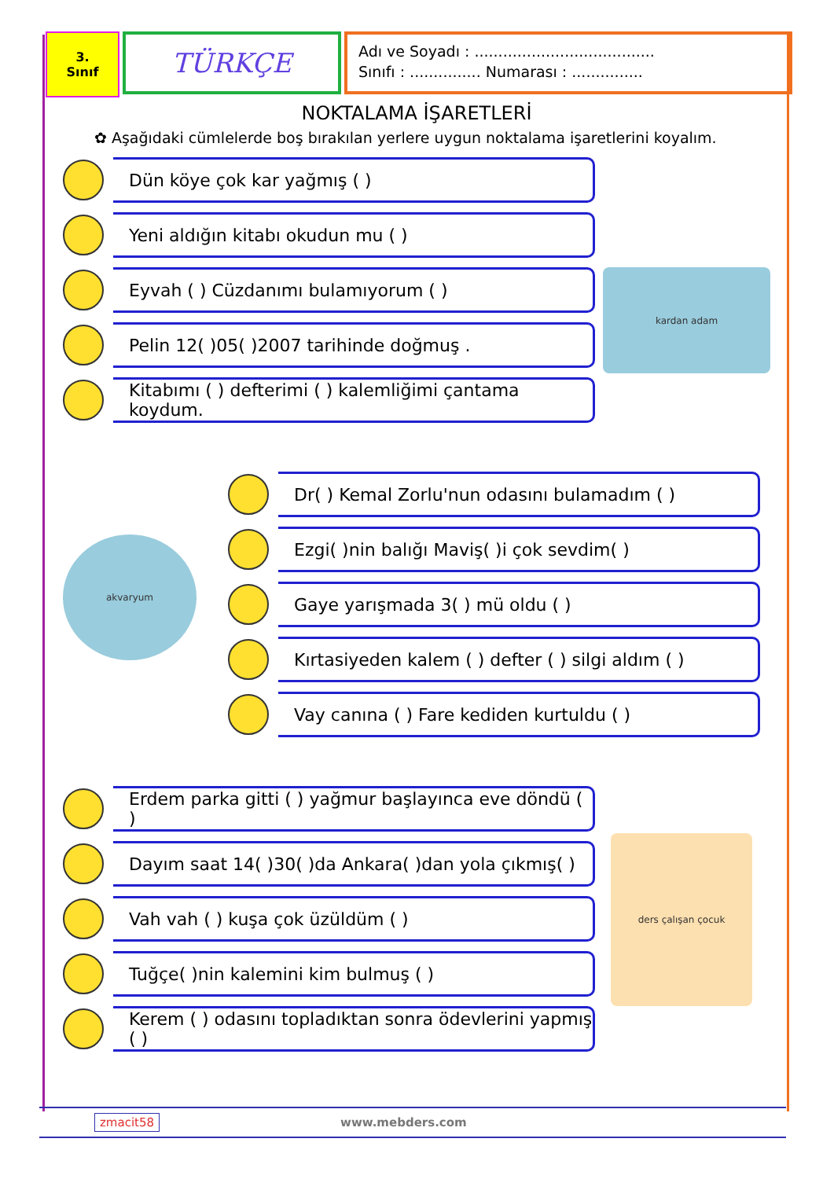3.
Sınıf
TÜRKÇE
Adı ve Soyadı : ......................................
Sınıfı : ............... Numarası : ...............
NOKTALAMA İŞARETLERİ
✿ Aşağıdaki cümlelerde boş bırakılan yerlere uygun noktalama işaretlerini koyalım.
Dün köye çok kar yağmış ( )
Yeni aldığın kitabı okudun mu ( )
Eyvah ( ) Cüzdanımı bulamıyorum ( )
Pelin 12( )05( )2007 tarihinde doğmuş .
Kitabımı ( ) defterimi ( ) kalemliğimi çantama koydum.
kardan adam
akvaryum
Dr( ) Kemal Zorlu'nun odasını bulamadım ( )
Ezgi( )nin balığı Maviş( )i çok sevdim( )
Gaye yarışmada 3( ) mü oldu ( )
Kırtasiyeden kalem ( ) defter ( ) silgi aldım ( )
Vay canına ( ) Fare kediden kurtuldu ( )
Erdem parka gitti ( ) yağmur başlayınca eve döndü ( )
Dayım saat 14( )30( )da Ankara( )dan yola çıkmış( )
Vah vah ( ) kuşa çok üzüldüm ( )
Tuğçe( )nin kalemini kim bulmuş ( )
Kerem ( ) odasını topladıktan sonra ödevlerini yapmış ( )
ders çalışan çocuk
zmacit58 www.mebders.com